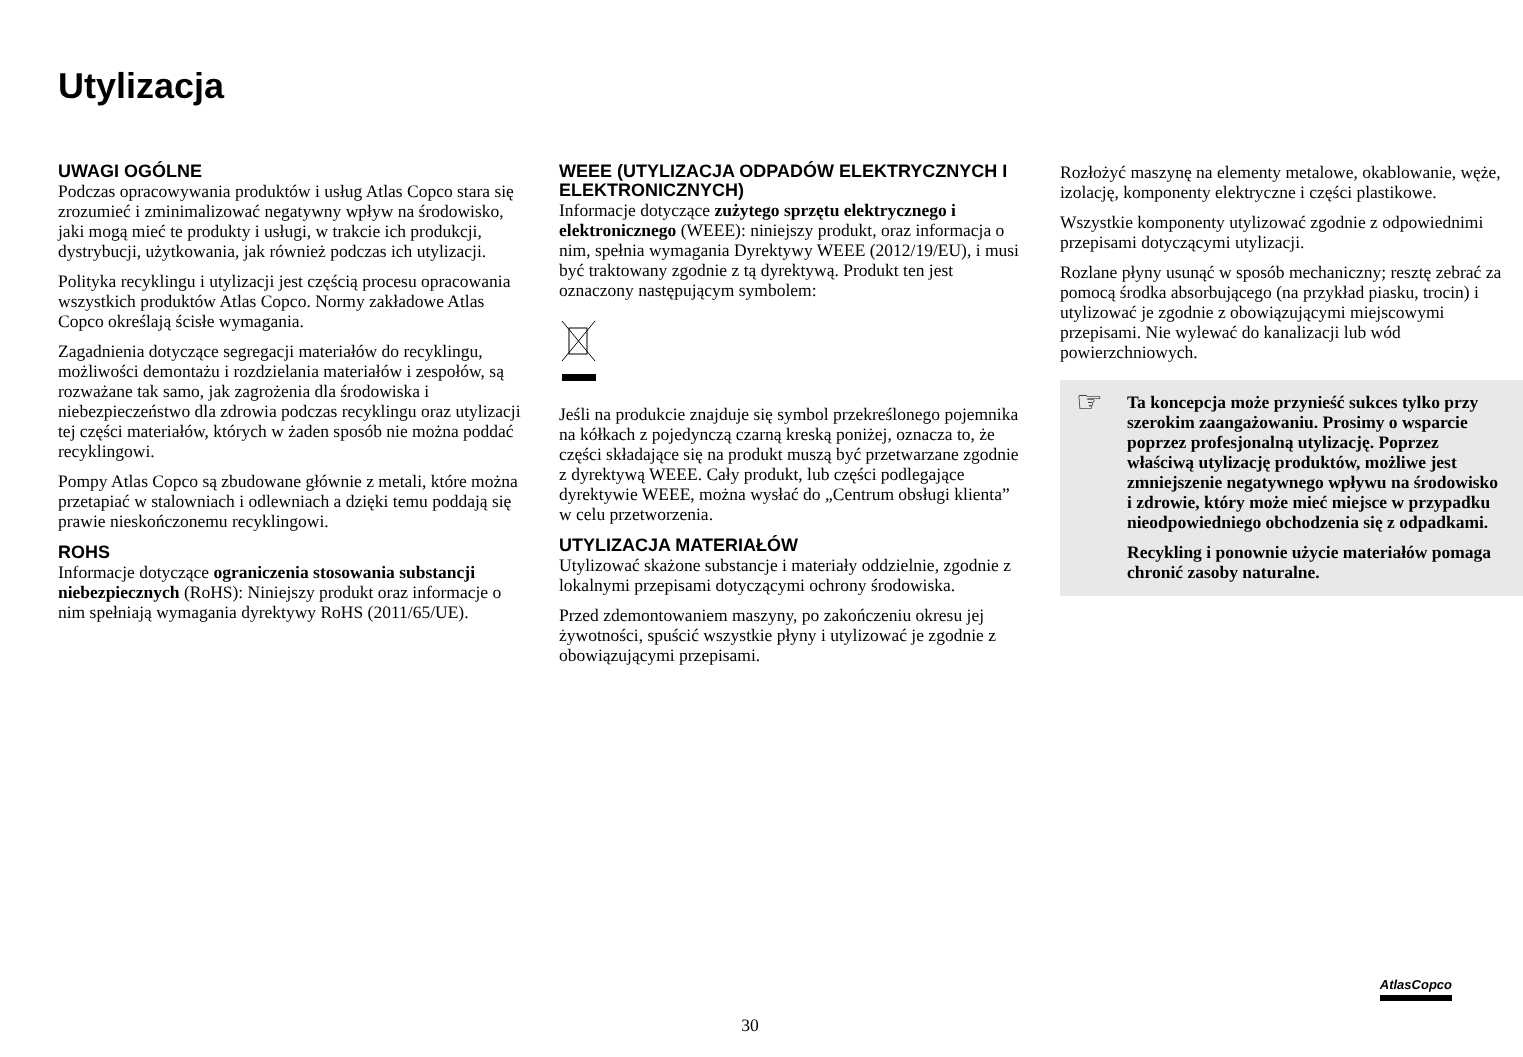Utylizacja
UWAGI OGÓLNE
Podczas opracowywania produktów i usług Atlas Copco stara się zrozumieć i zminimalizować negatywny wpływ na środowisko, jaki mogą mieć te produkty i usługi, w trakcie ich produkcji, dystrybucji, użytkowania, jak również podczas ich utylizacji.
Polityka recyklingu i utylizacji jest częścią procesu opracowania wszystkich produktów Atlas Copco. Normy zakładowe Atlas Copco określają ścisłe wymagania.
Zagadnienia dotyczące segregacji materiałów do recyklingu, możliwości demontażu i rozdzielania materiałów i zespołów, są rozważane tak samo, jak zagrożenia dla środowiska i niebezpieczeństwo dla zdrowia podczas recyklingu oraz utylizacji tej części materiałów, których w żaden sposób nie można poddać recyklingowi.
Pompy Atlas Copco są zbudowane głównie z metali, które można przetapiać w stalowniach i odlewniach a dzięki temu poddają się prawie nieskończonemu recyklingowi.
ROHS
Informacje dotyczące ograniczenia stosowania substancji niebezpiecznych (RoHS): Niniejszy produkt oraz informacje o nim spełniają wymagania dyrektywy RoHS (2011/65/UE).
WEEE (UTYLIZACJA ODPADÓW ELEKTRYCZNYCH I ELEKTRONICZNYCH)
Informacje dotyczące zużytego sprzętu elektrycznego i elektronicznego (WEEE): niniejszy produkt, oraz informacja o nim, spełnia wymagania Dyrektywy WEEE (2012/19/EU), i musi być traktowany zgodnie z tą dyrektywą. Produkt ten jest oznaczony następującym symbolem:
Jeśli na produkcie znajduje się symbol przekreślonego pojemnika na kółkach z pojedynczą czarną kreską poniżej, oznacza to, że części składające się na produkt muszą być przetwarzane zgodnie z dyrektywą WEEE. Cały produkt, lub części podlegające dyrektywie WEEE, można wysłać do „Centrum obsługi klienta” w celu przetworzenia.
UTYLIZACJA MATERIAŁÓW
Utylizować skażone substancje i materiały oddzielnie, zgodnie z lokalnymi przepisami dotyczącymi ochrony środowiska.
Przed zdemontowaniem maszyny, po zakończeniu okresu jej żywotności, spuścić wszystkie płyny i utylizować je zgodnie z obowiązującymi przepisami.
Rozłożyć maszynę na elementy metalowe, okablowanie, węże, izolację, komponenty elektryczne i części plastikowe.
Wszystkie komponenty utylizować zgodnie z odpowiednimi przepisami dotyczącymi utylizacji.
Rozlane płyny usunąć w sposób mechaniczny; resztę zebrać za pomocą środka absorbującego (na przykład piasku, trocin) i utylizować je zgodnie z obowiązującymi miejscowymi przepisami. Nie wylewać do kanalizacji lub wód powierzchniowych.
☞
Ta koncepcja może przynieść sukces tylko przy szerokim zaangażowaniu. Prosimy o wsparcie poprzez profesjonalną utylizację. Poprzez właściwą utylizację produktów, możliwe jest zmniejszenie negatywnego wpływu na środowisko i zdrowie, który może mieć miejsce w przypadku nieodpowiedniego obchodzenia się z odpadkami.
Recykling i ponownie użycie materiałów pomaga chronić zasoby naturalne.
AtlasCopco
30